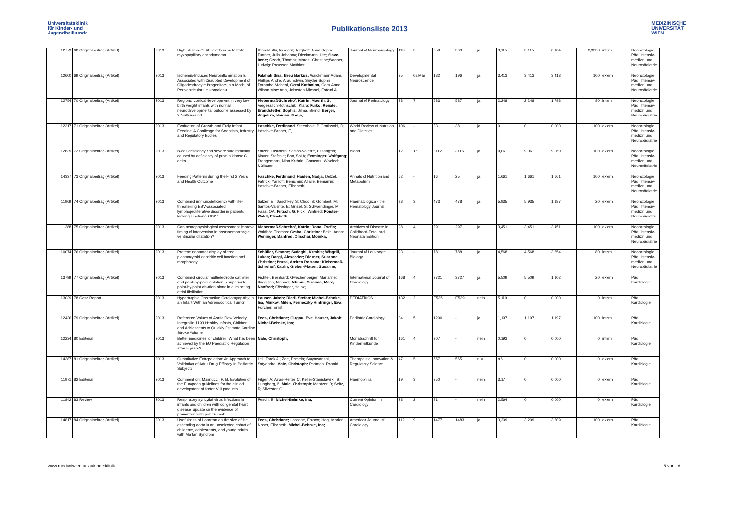Universitätsklinik
für Kinder- und
Jugendheilkunde
Publikationsliste 2013
MEDIZINISCHE
UNIVERSITÄT
WIEN
| 12779 | 68 Originalbeitrag (Artikel) | 2013 | High plasma-GFAP levels in metastatic myxopapillary ependymoma | Ilhan-Mutlu, Aysegül; Berghoff, Anna Sophie; Furtner, Julia Johanna; Dieckmann, Ute; Slavc, Irene; Czech, Thomas; Marosi, Christine;Wagner, Ludwig; Preusser, Matthias; | Journal of Neurooncology | 113 | 3 | 359 | 363 | ja | 3,115 | 3,115 | 0,104 | 3,3333 | intern | Neonatologie, Päd. Intensiv-medizin und Neuropädiatrie |
| 12600 | 69 Originalbeitrag (Artikel) | 2013 | Ischemia-Induced Neuroinflammation Is Associated with Disrupted Development of Oligodendrocyte Progenitors in a Model of Periventricular Leukomalacia | Falahati Sina; Breu Markus; Waickmann Adam, Phillips Andre, Arau Edwin, Snyder Sophie, Porambo Micheal, Göral Katharina, Comi Anne, Wilson Mary Ann, Johnston Michael, Fatemi Ali, | Developmental Neuroscience | 35 | 02.Mär | 182 | 196 | ja | 3,413 | 3,413 | 3,413 | 100 | extern | Neonatologie, Päd. Intensiv-medizin und Neuropädiatrie |
| 12754 | 70 Originalbeitrag (Artikel) | 2013 | Regional cortical development in very low birth weight infants with normal neurodevelopmental outcome assessed by 3D-ultrasound | Klebermaß-Schrehof, Katrin; Moerth, S.; Vergesslich Rothschild, Klara; Fuiko, Renate; Brandstetter, Sophia; Jilma, Bernd; Berger, Angelika; Haiden, Nadja; | Journal of Perinatology | 33 | 7 | 533 | 537 | ja | 2,248 | 2,248 | 1,798 | 80 | intern | Neonatologie, Päd. Intensiv-medizin und Neuropädiatrie |
| 12317 | 71 Originalbeitrag (Artikel) | 2013 | Evaluation of Growth and Early Infant Feeding: A Challenge for Scientists, Industry and Regulatory Bodies | Haschke, Ferdinand; Steenhout, P;Grathwohl, D; Haschke-Becher, E, | World Review of Nutrition and Dietetics | 106 | - | 33 | 38 | ja | 0 | 0 | 0,000 | 100 | extern | Neonatologie, Päd. Intensiv-medizin und Neuropädiatrie |
| 12639 | 72 Originalbeitrag (Artikel) | 2013 | B-cell deficiency and severe autoimmunity caused by deficiency of protein kinase C delta | Salzer, Elisabeth; Santos-Valente, Elisangela; Klaver, Stefanie; Ban, Sol A; Emminger, Wolfgang; Prengemann, Nina Kathrin; Garncarz, Wojciech; Müllauer, | Blood | 121 | 16 | 3112 | 3116 | ja | 9,06 | 9,06 | 9,060 | 100 | extern | Neonatologie, Päd. Intensiv-medizin und Neuropädiatrie |
| 14337 | 73 Originalbeitrag (Artikel) | 2013 | Feeding Patterns during the First 2 Years and Health Outcome | Haschke, Ferdinand; Haiden, Nadja; Detzel, Patrick; Yarnoff, Benjamin; Allaire, Benjamin; Haschke-Becher, Elisabeth; | Annals of Nutrition and Metabolism | 62 | - | 16 | 25 | ja | 1,661 | 1,661 | 1,661 | 100 | extern | Neonatologie, Päd. Intensiv-medizin und Neuropädiatrie |
| 11969 | 74 Originalbeitrag (Artikel) | 2013 | Combined immunodeficiency with life-threatening EBV-associated lymphoproliferative disorder in patients lacking functional CD27 | Salzer, E ; Daschkey, S; Choo, S; Gombert, M; Santos-Valente, E; Ginzel, S; Schwendinger, M; Haas, OA; Fritsch, G; Pickl, Winfried; Förster-Waldl, Elisabeth; | Haematologica - the Hematology Journal | 98 | 3 | 473 | 478 | ja | 5,935 | 5,935 | 1,187 | 20 | extern | Neonatologie, Päd. Intensiv-medizin und Neuropädiatrie |
| 11388 | 75 Originalbeitrag (Artikel) | 2013 | Can neurophysiological assessment improve timing of intervention in posthaemorrhagic ventricular dilatation? | Klebermaß-Schrehof, Katrin; Rona, Zsofia; Waldhör, Thomas; Czaba, Christine; Beke, Anna; Weninger, Manfred; Olischar, Monika; | Archives of Disease in Childhood-Fetal and Neonatal Edition | 98 | 4 | 291 | 297 | ja | 3,451 | 3,451 | 3,451 | 100 | extern | Neonatologie, Päd. Intensiv-medizin und Neuropädiatrie |
| 10074 | 76 Originalbeitrag (Artikel) | 2013 | Preterm neonates display altered plasmacytoid dendritic cell function and morphology. | Schüller, Simone; Sadeghi, Kambis; Wisgrill, Lukas; Dangl, Alexander; Diesner, Susanne Christine; Prusa, Andrea Romana; Klebermaß-Schrehof, Katrin; Greber-Platzer, Susanne; | Journal of Leukocyte Biology | 93 | - | 781 | 788 | ja | 4,568 | 4,568 | 3,654 | 80 | intern | Neonatologie, Päd. Intensiv-medizin und Neuropädiatrie |
| 13799 | 77 Originalbeitrag (Artikel) | 2013 | Combined circular multielectrode catheter and point-by-point ablation is superior to point-by-point ablation alone in eliminating atrial fibrillation | Richter, Bernhard; Gwechenberger, Marianne; Kriegisch, Michael; Albinni, Sulaima; Marx, Manfred; Gössinger, Heinz; | International Journal of Cardiology | 168 | 4 | 3721 | 3727 | ja | 5,509 | 5,509 | 1,102 | 20 | extern | Päd. Kardiologie |
| 13039 | 78 Case Report | 2013 | Hypertrophic Obstructive Cardiomyopathy in an Infant With an Adrenocortical Tumor | Hauser, Jakob; Riedl, Stefan; Michel-Behnke, Ina; Minkov, Milen; Perneczky-Hintringer, Eva; Horcher, Ernst; | PEDIATRICS | 132 | 2 | E535 | E539 | nein | 5,119 | 0 | 0,000 | 0 | intern | Päd. Kardiologie |
| 12436 | 79 Originalbeitrag (Artikel) | 2013 | Reference Values of Aortic Flow Velocity Integral in 1193 Healthy Infants, Children, and Adolescents to Quickly Estimate Cardiac Stroke Volume | Pees, Christiane; Glagau, Eva; Hauser, Jakob; Michel-Behnke, Ina; | Pediatric Cardiology | 34 | 5 | 1200 | - | ja | 1,197 | 1,197 | 1,197 | 100 | intern | Päd. Kardiologie |
| 12234 | 80 Editorial | 2013 | Better medicines for children. What has been achieved by the EU Paediatric Regulation after 5 years? | Male, Christoph; | Monatsschrift für Kinderheilkunde | 161 | 4 | 307 | - | nein | 0,193 | 0 | 0,000 | 0 | intern | Päd. Kardiologie |
| 14387 | 81 Originalbeitrag (Artikel) | 2013 | Quantitative Extrapolation: An Approach to Validation of Adult Drug Efficacy in Pediatric Subjects | Leil, Tarek A.; Zee, Pamela; Suryawanshi, Satyendra; Male, Christoph; Portman, Ronald | Therapeutic Innovation & Regulatory Science | 47 | 5 | 557 | 565 | n.V. | n.V. | 0 | 0,000 | 0 | extern | Päd. Kardiologie |
| 11971 | 82 Editorial | 2013 | Comment on: Mannucci, P. M. Evolution of the European guidelines for the clinical development of factor VIII products | Hilger, A; Arras-Reiter, C; Keller-Stanislawski, B; Ljungberg, B; Male, Christoph; Mentzer, D; Seitz, R; Silvester, G; | Haemophilia | 19 | 3 | 350 | - | nein | 3,17 | 0 | 0,000 | 0 | extern | Päd. Kardiologie |
| 11842 | 83 Review | 2013 | Respiratory syncytial virus infections in infants and children with congenital heart disease: update on the evidence of prevention with palivizumab | Resch, B; Michel-Behnke, Ina; | Current Opinion in Cardiology | 28 | 2 | 91 | - | nein | 2,564 | 0 | 0,000 | 0 | extern | Päd. Kardiologie |
| 14817 | 84 Originalbeitrag (Artikel) | 2013 | Usefulness of Losartan on the size of the ascending aorta in an unselected cohort of childerne, adolescents, and young adults with Marfan Syndrom | Pees, Christiane; Laccone, Franco; Hagl, Marion; Moser, Elisabeth; Michel-Behnke, Ina; | American Journal of Cardiology | 112 | 9 | 1477 | 1483 | ja | 3,209 | 3,209 | 3,209 | 100 | extern | Päd. Kardiologie |
www.meduniwien.ac.at/kinderklinik 5 von 16